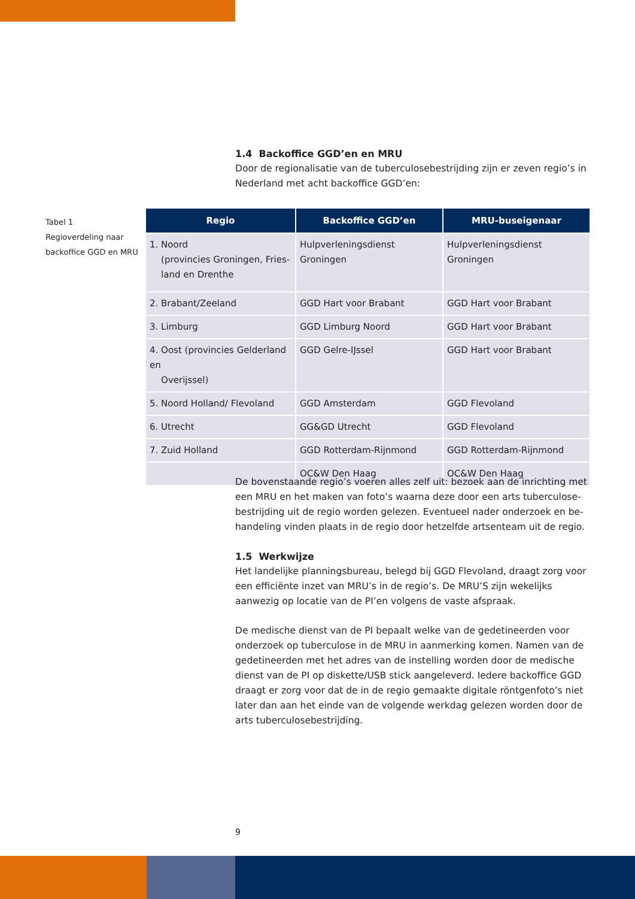1.4 Backoffice GGD’en en MRU
Door de regionalisatie van de tuberculosebestrijding zijn er zeven regio’s in Nederland met acht backoffice GGD’en:
Tabel 1
Regioverdeling naar
backoffice GGD en MRU
| Regio | Backoffice GGD’en | MRU-buseigenaar |
| --- | --- | --- |
| 1. Noord (provincies Groningen, Fries- land en Drenthe | Hulpverleningsdienst Groningen | Hulpverleningsdienst Groningen |
| 2. Brabant/Zeeland | GGD Hart voor Brabant | GGD Hart voor Brabant |
| 3. Limburg | GGD Limburg Noord | GGD Hart voor Brabant |
| 4. Oost (provincies Gelderland en Overijssel) | GGD Gelre-IJssel | GGD Hart voor Brabant |
| 5. Noord Holland/ Flevoland | GGD Amsterdam | GGD Flevoland |
| 6. Utrecht | GG&GD Utrecht | GGD Flevoland |
| 7. Zuid Holland | GGD Rotterdam-Rijnmond | GGD Rotterdam-Rijnmond |
| | OC&W Den Haag | OC&W Den Haag |
De bovenstaande regio’s voeren alles zelf uit: bezoek aan de inrichting met een MRU en het maken van foto’s waarna deze door een arts tuberculose­bestrijding uit de regio worden gelezen. Eventueel nader onderzoek en be­handeling vinden plaats in de regio door hetzelfde artsenteam uit de regio.
1.5 Werkwijze
Het landelijke planningsbureau, belegd bij GGD Flevoland, draagt zorg voor een efficiënte inzet van MRU’s in de regio’s. De MRU’S zijn wekelijks aanwezig op locatie van de PI’en volgens de vaste afspraak.
De medische dienst van de PI bepaalt welke van de gedetineerden voor onderzoek op tuberculose in de MRU in aanmerking komen. Namen van de gedetineerden met het adres van de instelling worden door de medische dienst van de PI op diskette/USB stick aangeleverd. Iedere backoffice GGD draagt er zorg voor dat de in de regio gemaakte digitale röntgenfoto’s niet later dan aan het einde van de volgende werkdag gelezen worden door de arts tuberculosebestrijding.
9